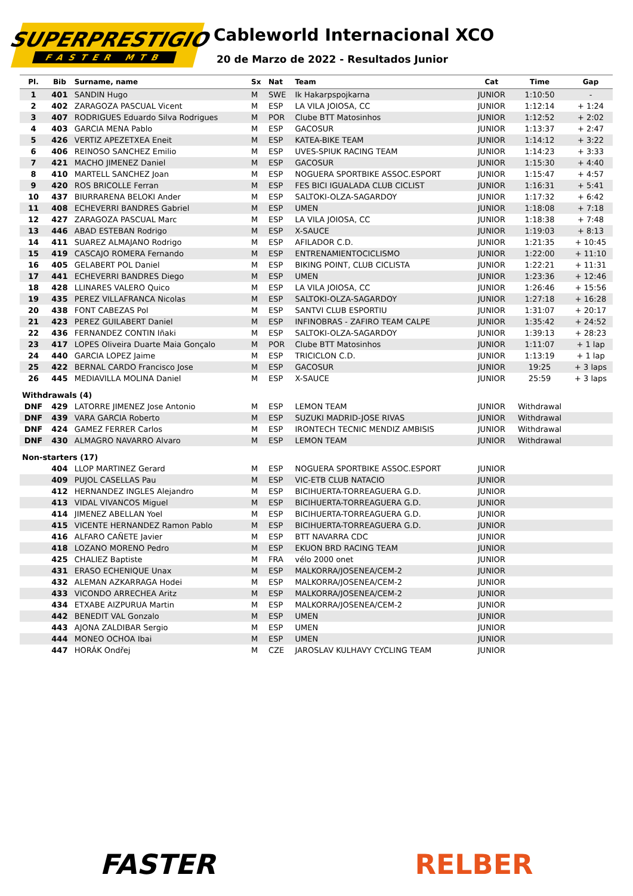SUPERPRESTIGIO
FASTER MTB
Cableworld Internacional XCO
20 de Marzo de 2022 - Resultados Junior
| Pl. | Bib | Surname, name | Sx | Nat | Team | Cat | Time | Gap |
| --- | --- | --- | --- | --- | --- | --- | --- | --- |
| 1 | 401 | SANDIN Hugo | M | SWE | Ik Hakarpspojkarna | JUNIOR | 1:10:50 | - |
| 2 | 402 | ZARAGOZA PASCUAL Vicent | M | ESP | LA VILA JOIOSA, CC | JUNIOR | 1:12:14 | + 1:24 |
| 3 | 407 | RODRIGUES Eduardo Silva Rodrigues | M | POR | Clube BTT Matosinhos | JUNIOR | 1:12:52 | + 2:02 |
| 4 | 403 | GARCIA MENA Pablo | M | ESP | GACOSUR | JUNIOR | 1:13:37 | + 2:47 |
| 5 | 426 | VERTIZ APEZETXEA Eneit | M | ESP | KATEA-BIKE TEAM | JUNIOR | 1:14:12 | + 3:22 |
| 6 | 406 | REINOSO SANCHEZ Emilio | M | ESP | UVES-SPIUK RACING TEAM | JUNIOR | 1:14:23 | + 3:33 |
| 7 | 421 | MACHO JIMENEZ Daniel | M | ESP | GACOSUR | JUNIOR | 1:15:30 | + 4:40 |
| 8 | 410 | MARTELL SANCHEZ Joan | M | ESP | NOGUERA SPORTBIKE ASSOC.ESPORT | JUNIOR | 1:15:47 | + 4:57 |
| 9 | 420 | ROS BRICOLLE Ferran | M | ESP | FES BICI IGUALADA CLUB CICLIST | JUNIOR | 1:16:31 | + 5:41 |
| 10 | 437 | BIURRARENA BELOKI Ander | M | ESP | SALTOKI-OLZA-SAGARDOY | JUNIOR | 1:17:32 | + 6:42 |
| 11 | 408 | ECHEVERRI BANDRES Gabriel | M | ESP | UMEN | JUNIOR | 1:18:08 | + 7:18 |
| 12 | 427 | ZARAGOZA PASCUAL Marc | M | ESP | LA VILA JOIOSA, CC | JUNIOR | 1:18:38 | + 7:48 |
| 13 | 446 | ABAD ESTEBAN Rodrigo | M | ESP | X-SAUCE | JUNIOR | 1:19:03 | + 8:13 |
| 14 | 411 | SUAREZ ALMAJANO Rodrigo | M | ESP | AFILADOR C.D. | JUNIOR | 1:21:35 | + 10:45 |
| 15 | 419 | CASCAJO ROMERA Fernando | M | ESP | ENTRENAMIENTOCICLISMO | JUNIOR | 1:22:00 | + 11:10 |
| 16 | 405 | GELABERT POL Daniel | M | ESP | BIKING POINT, CLUB CICLISTA | JUNIOR | 1:22:21 | + 11:31 |
| 17 | 441 | ECHEVERRI BANDRES Diego | M | ESP | UMEN | JUNIOR | 1:23:36 | + 12:46 |
| 18 | 428 | LLINARES VALERO Quico | M | ESP | LA VILA JOIOSA, CC | JUNIOR | 1:26:46 | + 15:56 |
| 19 | 435 | PEREZ VILLAFRANCA Nicolas | M | ESP | SALTOKI-OLZA-SAGARDOY | JUNIOR | 1:27:18 | + 16:28 |
| 20 | 438 | FONT CABEZAS Pol | M | ESP | SANTVI CLUB ESPORTIU | JUNIOR | 1:31:07 | + 20:17 |
| 21 | 423 | PEREZ GUILABERT Daniel | M | ESP | INFINOBRAS - ZAFIRO TEAM CALPE | JUNIOR | 1:35:42 | + 24:52 |
| 22 | 436 | FERNANDEZ CONTIN Iñaki | M | ESP | SALTOKI-OLZA-SAGARDOY | JUNIOR | 1:39:13 | + 28:23 |
| 23 | 417 | LOPES Oliveira Duarte Maia Gonçalo | M | POR | Clube BTT Matosinhos | JUNIOR | 1:11:07 | + 1 lap |
| 24 | 440 | GARCIA LOPEZ Jaime | M | ESP | TRICICLON C.D. | JUNIOR | 1:13:19 | + 1 lap |
| 25 | 422 | BERNAL CARDO Francisco Jose | M | ESP | GACOSUR | JUNIOR | 19:25 | + 3 laps |
| 26 | 445 | MEDIAVILLA MOLINA Daniel | M | ESP | X-SAUCE | JUNIOR | 25:59 | + 3 laps |
| Withdrawals (4) | | | | | | | | |
| DNF | 429 | LATORRE JIMENEZ Jose Antonio | M | ESP | LEMON TEAM | JUNIOR | Withdrawal | |
| DNF | 439 | VARA GARCIA Roberto | M | ESP | SUZUKI MADRID-JOSE RIVAS | JUNIOR | Withdrawal | |
| DNF | 424 | GAMEZ FERRER Carlos | M | ESP | IRONTECH TECNIC MENDIZ AMBISIS | JUNIOR | Withdrawal | |
| DNF | 430 | ALMAGRO NAVARRO Alvaro | M | ESP | LEMON TEAM | JUNIOR | Withdrawal | |
| Non-starters (17) | | | | | | | | |
| | 404 | LLOP MARTINEZ Gerard | M | ESP | NOGUERA SPORTBIKE ASSOC.ESPORT | JUNIOR | | |
| | 409 | PUJOL CASELLAS Pau | M | ESP | VIC-ETB CLUB NATACIO | JUNIOR | | |
| | 412 | HERNANDEZ INGLES Alejandro | M | ESP | BICIHUERTA-TORREAGUERA G.D. | JUNIOR | | |
| | 413 | VIDAL VIVANCOS Miguel | M | ESP | BICIHUERTA-TORREAGUERA G.D. | JUNIOR | | |
| | 414 | JIMENEZ ABELLAN Yoel | M | ESP | BICIHUERTA-TORREAGUERA G.D. | JUNIOR | | |
| | 415 | VICENTE HERNANDEZ Ramon Pablo | M | ESP | BICIHUERTA-TORREAGUERA G.D. | JUNIOR | | |
| | 416 | ALFARO CAÑETE Javier | M | ESP | BTT NAVARRA CDC | JUNIOR | | |
| | 418 | LOZANO MORENO Pedro | M | ESP | EKUON BRD RACING TEAM | JUNIOR | | |
| | 425 | CHALIEZ Baptiste | M | FRA | vélo 2000 onet | JUNIOR | | |
| | 431 | ERASO ECHENIQUE Unax | M | ESP | MALKORRA/JOSENEA/CEM-2 | JUNIOR | | |
| | 432 | ALEMAN AZKARRAGA Hodei | M | ESP | MALKORRA/JOSENEA/CEM-2 | JUNIOR | | |
| | 433 | VICONDO ARRECHEA Aritz | M | ESP | MALKORRA/JOSENEA/CEM-2 | JUNIOR | | |
| | 434 | ETXABE AIZPURUA Martin | M | ESP | MALKORRA/JOSENEA/CEM-2 | JUNIOR | | |
| | 442 | BENEDIT VAL Gonzalo | M | ESP | UMEN | JUNIOR | | |
| | 443 | AJONA ZALDIBAR Sergio | M | ESP | UMEN | JUNIOR | | |
| | 444 | MONEO OCHOA Ibai | M | ESP | UMEN | JUNIOR | | |
| | 447 | HORÁK Ondřej | M | CZE | JAROSLAV KULHAVY CYCLING TEAM | JUNIOR | | |
FASTER RELBER